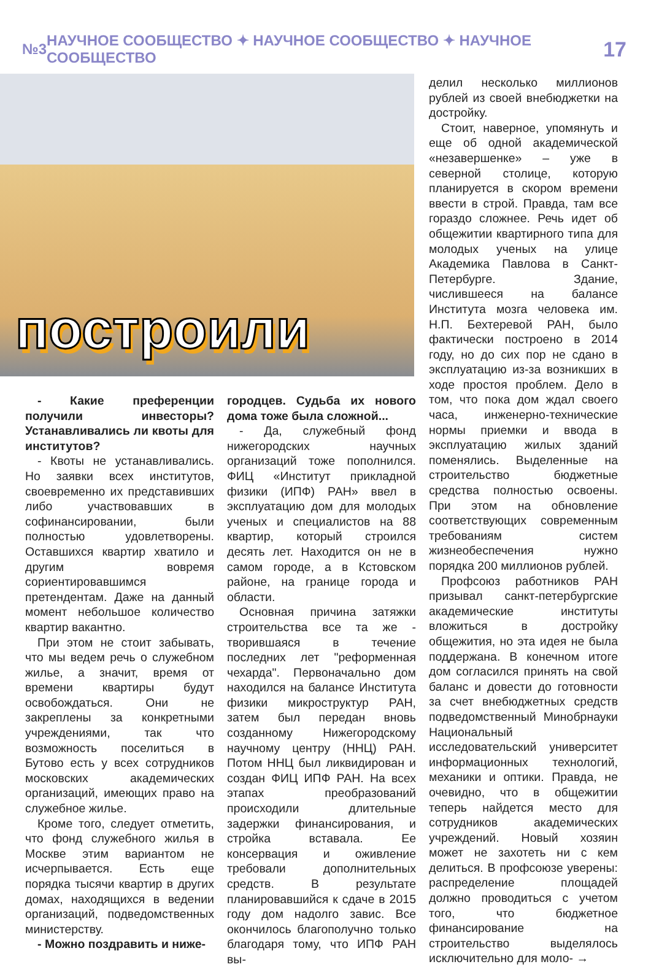№3 НАУЧНОЕ СООБЩЕСТВО ✦ НАУЧНОЕ СООБЩЕСТВО ✦ НАУЧНОЕ СООБЩЕСТВО 17
построили
- Какие преференции получили инвесторы? Устанавливались ли квоты для институтов?
- Квоты не устанавливались. Но заявки всех институтов, своевременно их представивших либо участвовавших в софинансировании, были полностью удовлетворены. Оставшихся квартир хватило и другим вовремя сориентировавшимся претендентам. Даже на данный момент небольшое количество квартир вакантно.
При этом не стоит забывать, что мы ведем речь о служебном жилье, а значит, время от времени квартиры будут освобождаться. Они не закреплены за конкретными учреждениями, так что возможность поселиться в Бутово есть у всех сотрудников московских академических организаций, имеющих право на служебное жилье.
Кроме того, следует отметить, что фонд служебного жилья в Москве этим вариантом не исчерпывается. Есть еще порядка тысячи квартир в других домах, находящихся в ведении организаций, подведомственных министерству.
- Можно поздравить и ниже-
городцев. Судьба их нового дома тоже была сложной...
- Да, служебный фонд нижегородских научных организаций тоже пополнился. ФИЦ «Институт прикладной физики (ИПФ) РАН» ввел в эксплуатацию дом для молодых ученых и специалистов на 88 квартир, который строился десять лет. Находится он не в самом городе, а в Кстовском районе, на границе города и области.
Основная причина затяжки строительства все та же - творившаяся в течение последних лет "реформенная чехарда". Первоначально дом находился на балансе Института физики микроструктур РАН, затем был передан вновь созданному Нижегородскому научному центру (ННЦ) РАН. Потом ННЦ был ликвидирован и создан ФИЦ ИПФ РАН. На всех этапах преобразований происходили длительные задержки финансирования, и стройка вставала. Ее консервация и оживление требовали дополнительных средств. В результате планировавшийся к сдаче в 2015 году дом надолго завис. Все окончилось благополучно только благодаря тому, что ИПФ РАН вы-
делил несколько миллионов рублей из своей внебюджетки на достройку.
Стоит, наверное, упомянуть и еще об одной академической «незавершенке» – уже в северной столице, которую планируется в скором времени ввести в строй. Правда, там все гораздо сложнее. Речь идет об общежитии квартирного типа для молодых ученых на улице Академика Павлова в Санкт-Петербурге. Здание, числившееся на балансе Института мозга человека им. Н.П. Бехтеревой РАН, было фактически построено в 2014 году, но до сих пор не сдано в эксплуатацию из-за возникших в ходе простоя проблем. Дело в том, что пока дом ждал своего часа, инженерно-технические нормы приемки и ввода в эксплуатацию жилых зданий поменялись. Выделенные на строительство бюджетные средства полностью освоены. При этом на обновление соответствующих современным требованиям систем жизнеобеспечения нужно порядка 200 миллионов рублей.
Профсоюз работников РАН призывал санкт-петербургские академические институты вложиться в достройку общежития, но эта идея не была поддержана. В конечном итоге дом согласился принять на свой баланс и довести до готовности за счет внебюджетных средств подведомственный Минобрнауки Национальный исследовательский университет информационных технологий, механики и оптики. Правда, не очевидно, что в общежитии теперь найдется место для сотрудников академических учреждений. Новый хозяин может не захотеть ни с кем делиться. В профсоюзе уверены: распределение площадей должно проводиться с учетом того, что бюджетное финансирование на строительство выделялось исключительно для моло- →